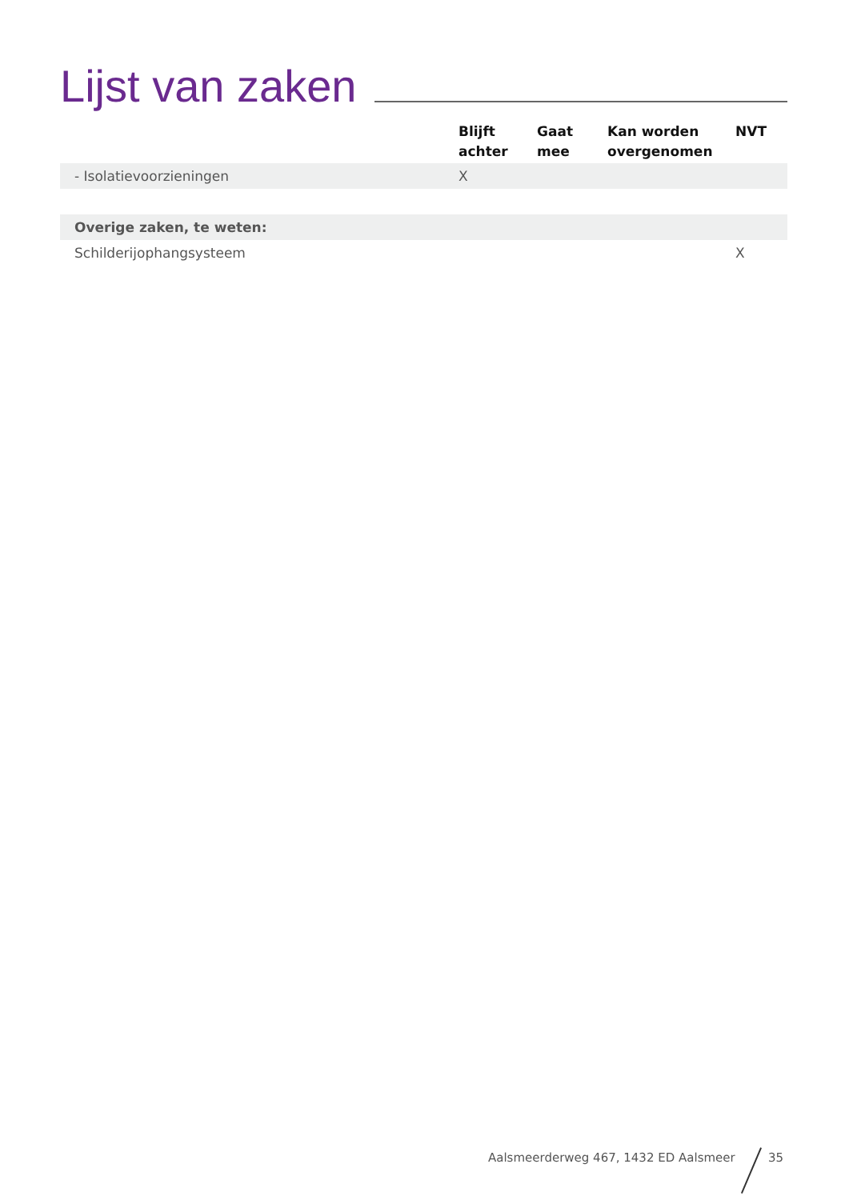Lijst van zaken
| | Blijft achter | Gaat mee | Kan worden overgenomen | NVT |
| --- | --- | --- | --- | --- |
| - Isolatievoorzieningen | X | | | |
| Overige zaken, te weten: | | | | |
| Schilderijophangsysteem | | | | X |
Aalsmeerderweg 467, 1432 ED Aalsmeer
35